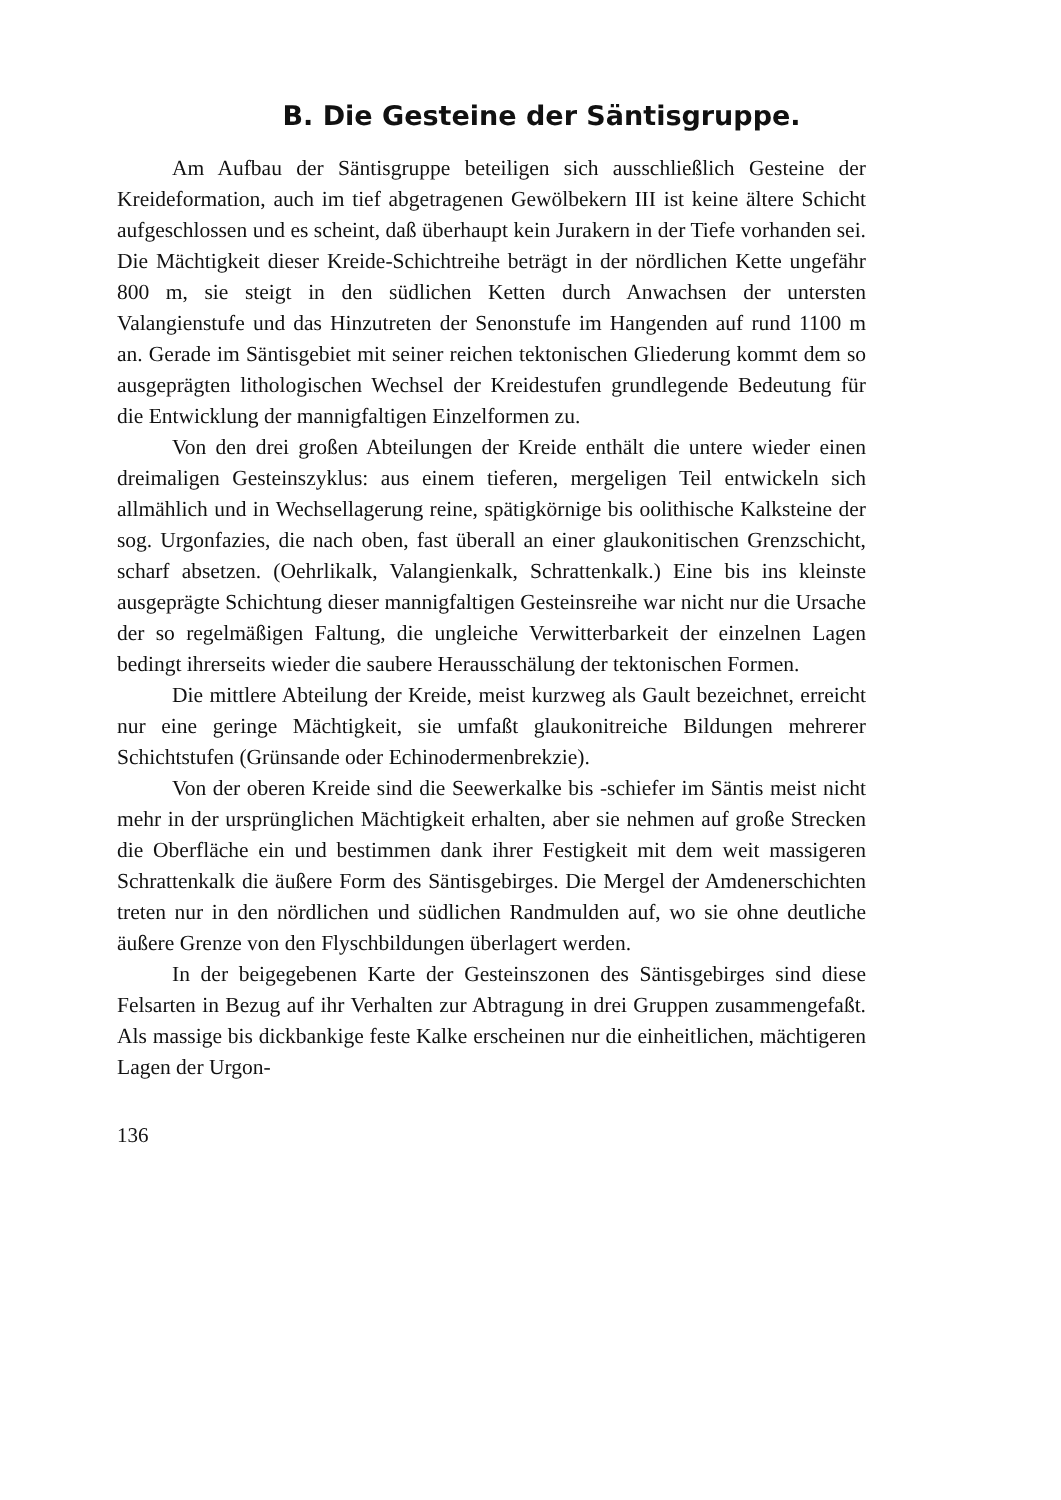B. Die Gesteine der Säntisgruppe.
Am Aufbau der Säntisgruppe beteiligen sich ausschließlich Gesteine der Kreideformation, auch im tief abgetragenen Gewölbekern III ist keine ältere Schicht aufgeschlossen und es scheint, daß überhaupt kein Jurakern in der Tiefe vorhanden sei. Die Mächtigkeit dieser Kreide-Schichtreihe beträgt in der nördlichen Kette ungefähr 800 m, sie steigt in den südlichen Ketten durch Anwachsen der untersten Valangienstufe und das Hinzutreten der Senonstufe im Hangenden auf rund 1100 m an. Gerade im Säntisgebiet mit seiner reichen tektonischen Gliederung kommt dem so ausgeprägten lithologischen Wechsel der Kreidestufen grundlegende Bedeutung für die Entwicklung der mannigfaltigen Einzelformen zu.
Von den drei großen Abteilungen der Kreide enthält die untere wieder einen dreimaligen Gesteinszyklus: aus einem tieferen, mergeligen Teil entwickeln sich allmählich und in Wechsellagerung reine, spätigkörnige bis oolithische Kalksteine der sog. Urgonfazies, die nach oben, fast überall an einer glaukonitischen Grenzschicht, scharf absetzen. (Oehrlikalk, Valangienkalk, Schrattenkalk.) Eine bis ins kleinste ausgeprägte Schichtung dieser mannigfaltigen Gesteinsreihe war nicht nur die Ursache der so regelmäßigen Faltung, die ungleiche Verwitterbarkeit der einzelnen Lagen bedingt ihrerseits wieder die saubere Herausschälung der tektonischen Formen.
Die mittlere Abteilung der Kreide, meist kurzweg als Gault bezeichnet, erreicht nur eine geringe Mächtigkeit, sie umfaßt glaukonitreiche Bildungen mehrerer Schichtstufen (Grünsande oder Echinodermenbrekzie).
Von der oberen Kreide sind die Seewerkalke bis -schiefer im Säntis meist nicht mehr in der ursprünglichen Mächtigkeit erhalten, aber sie nehmen auf große Strecken die Oberfläche ein und bestimmen dank ihrer Festigkeit mit dem weit massigeren Schrattenkalk die äußere Form des Säntisgebirges. Die Mergel der Amdenerschichten treten nur in den nördlichen und südlichen Randmulden auf, wo sie ohne deutliche äußere Grenze von den Flyschbildungen überlagert werden.
In der beigegebenen Karte der Gesteinszonen des Säntisgebirges sind diese Felsarten in Bezug auf ihr Verhalten zur Abtragung in drei Gruppen zusammengefaßt. Als massige bis dickbankige feste Kalke erscheinen nur die einheitlichen, mächtigeren Lagen der Urgon-
136